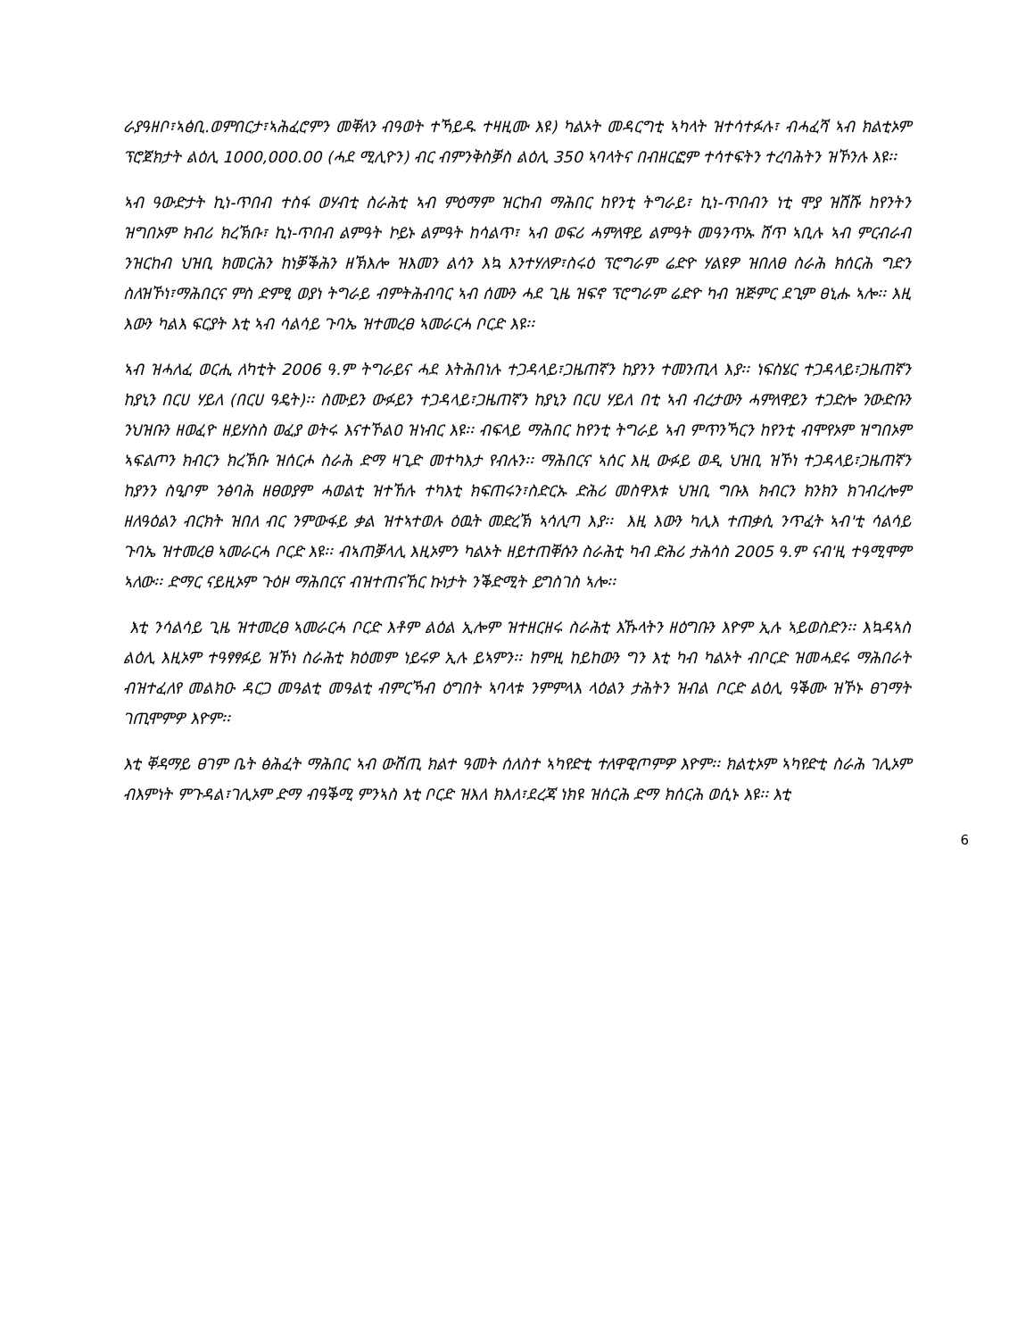ራያዓዘቦ፣ኣፅቢ.ወምበርታ፣ኣሕፈሮምን መቐለን ብዓወት ተኻይዱ ተዛዚሙ እዩ) ካልኦት መዳርግቲ ኣካላት ዝተሳተፉሉ፣ ብሓፈሻ ኣብ ክልቲኦም ፕሮጀክታት ልዕሊ 1000,000.00 (ሓደ ሚሊዮን) ብር ብምንቅስቓስ ልዕሊ 350 ኣባላትና በብዘርፎም ተሳተፍትን ተረባሕትን ዝኾንሉ እዩ፡፡
ኣብ ዓውድታት ኪነ-ጥበብ ተስፋ ወሃብቲ ስራሕቲ ኣብ ምዕማም ዝርከብ ማሕበር ከየንቲ ትግራይ፣ ኪነ-ጥበብን ነቲ ሞያ ዝሽሹ ከየንትን ዝግበኦም ክብሪ ክረኽቡ፣ ኪነ-ጥበብ ልምዓት ኮይኑ ልምዓት ከሳልጥ፣ ኣብ ወፍሪ ሓምለዋይ ልምዓት መዓንጥኡ ሸጥ ኣቢሉ ኣብ ምርብራብ ንዝርከብ ህዝቢ ክመርሕን ከነቓቕሕን ዘኽእሎ ዝእመን ልሳን እኳ እንተሃለዎ፣ስሩዕ ፕሮግራም ሬድዮ ሃልዩዎ ዝበለፀ ስራሕ ክሰርሕ ግድን ስለዝኾነ፣ማሕበርና ምስ ድምፂ ወያነ ትግራይ ብምትሕብባር ኣብ ሰሙን ሓደ ጊዜ ዝፍኖ ፕሮግራም ሬድዮ ካብ ዝጅምር ደጊም ፀኒሑ ኣሎ፡፡ እዚ እውን ካልእ ፍርያት እቲ ኣብ ሳልሳይ ጉባኤ ዝተመረፀ ኣመራርሓ ቦርድ እዩ፡፡
ኣብ ዝሓለፈ ወርሒ ለካቲት 2006 ዓ.ም ትግራይና ሓደ እትሕበነሉ ተጋዳላይ፣ጋዜጠኛን ከያንን ተመንጢላ እያ፡፡ ነፍስሄር ተጋዳላይ፣ጋዜጠኛን ከያኒን በርሀ ሃይለ (በርሀ ዓዴት)፡፡ ስሙይን ውፉይን ተጋዳላይ፣ጋዜጠኛን ከያኒን በርሀ ሃይለ በቲ ኣብ ብረታውን ሓምለዋይን ተጋድሎ ንውድቡን ንህዝቡን ዘወፈዮ ዘይሃስስ ወፈያ ወትሩ እናተኾልዐ ዝነብር እዩ፡፡ ብፍላይ ማሕበር ከየንቲ ትግራይ ኣብ ምጥንኻርን ከየንቲ ብሞየኦም ዝግበኦም ኣፍልጦን ክብርን ክረኽቡ ዝሰርሖ ስራሕ ድማ ዛጊድ መተካእታ የብሉን፡፡ ማሕበርና ኣሰር እዚ ውፉይ ወዲ ህዝቢ ዝኾነ ተጋዳላይ፣ጋዜጠኛን ከያንን ስዒቦም ንፅባሕ ዘፀወያም ሓወልቲ ዝተኸሉ ተካእቲ ክፍጠሩን፣ስድርኡ ድሕሪ መስዋእቱ ህዝቢ ግቡእ ክብርን ክንክን ክገብረሎም ዘለዓዕልን ብርክት ዝበለ ብር ንምውፋይ ቃል ዝተኣተወሉ ዕዉት መድረኽ ኣሳሊጣ እያ፡፡ እዚ እውን ካሊእ ተጠቃሲ ንጥፈት ኣብ'ቲ ሳልሳይ ጉባኤ ዝተመረፀ ኣመራርሓ ቦርድ እዩ፡፡ ብኣጠቓላሊ እዚኦምን ካልኦት ዘይተጠቐሱን ስራሕቲ ካብ ድሕሪ ታሕሳስ 2005 ዓ.ም ናብ'ዚ ተዓሚሞም ኣለው፡፡ ድማር ናይዚኦም ጉዕዞ ማሕበርና ብዝተጠናኸር ኩነታት ንቕድሚት ይግስገስ ኣሎ፡፡
እቲ ንሳልሳይ ጊዜ ዝተመረፀ ኣመራርሓ ቦርድ እቶም ልዕል ኢሎም ዝተዘርዘሩ ስራሕቲ እኹላትን ዘዕግቡን እዮም ኢሉ ኣይወስድን፡፡ እኳዳኣስ ልዕሊ እዚኦም ተዓፃፃፉይ ዝኾነ ስራሕቲ ክዕመም ነይሩዎ ኢሉ ይኣምን፡፡ ከምዚ ከይከውን ግን እቲ ካብ ካልኦት ብቦርድ ዝመሓደሩ ማሕበራት ብዝተፈለየ መልክዑ ዳርጋ መዓልቲ መዓልቲ ብምርኻብ ዕግበት ኣባላቱ ንምምላእ ላዕልን ታሕትን ዝብል ቦርድ ልዕሊ ዓቕሙ ዝኾኑ ፀገማት ገጢሞምዎ እዮም፡፡
እቲ ቐዳማይ ፀገም ቤት ፅሕፈት ማሕበር ኣብ ውሽጢ ክልተ ዓመት ሰለስተ ኣካየድቲ ተለዋዊጦምዎ እዮም፡፡ ክልቲኦም ኣካየድቲ ስራሕ ገሊኦም ብእምነት ምጉዳል፣ገሊኦም ድማ ብዓቕሚ ምንኣስ እቲ ቦርድ ዝእለ ክእለ፣ደረጃ ነክዩ ዝሰርሕ ድማ ክሰርሕ ወሲኑ እዩ፡፡ እቲ
6